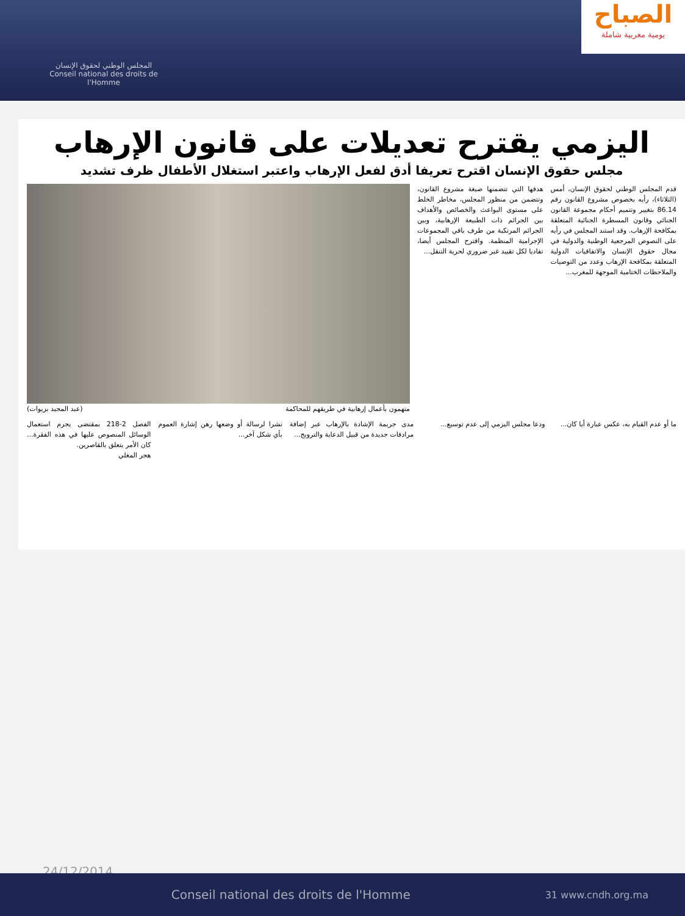المجلس الوطني لحقوق الإنسان
Conseil national des droits de l'Homme
الصباح
يومية مغربية شاملة
اليزمي يقترح تعديلات على قانون الإرهاب
مجلس حقوق الإنسان اقترح تعريفا أدق لفعل الإرهاب واعتبر استغلال الأطفال ظرف تشديد
قدم المجلس الوطني لحقوق الإنسان، أمس (الثلاثاء)، رأيه بخصوص مشروع القانون رقم 86.14 بتغيير وتتميم أحكام مجموعة القانون الجنائي وقانون المسطرة الجنائية المتعلقة بمكافحة الإرهاب. وقد استند المجلس في رأيه على النصوص المرجعية الوطنية والدولية في مجال حقوق الإنسان والاتفاقيات الدولية المتعلقة بمكافحة الإرهاب وعدد من التوصيات والملاحظات الختامية الموجهة للمغرب...
هدفها التي تتضمنها صيغة مشروع القانون، وتتضمن من منظور المجلس، مخاطر الخلط على مستوى البواعث والخصائص والأهداف بين الجرائم ذات الطبيعة الإرهابية، وبين الجرائم المرتكبة من طرف باقي المجموعات الإجرامية المنظمة. واقترح المجلس أيضا، تفاديا لكل تقييد غير ضروري لحرية التنقل...
متهمون بأعمال إرهابية في طريقهم للمحاكمة (عبد المجيد بزيوات)
ما أو عدم القيام به، عكس عبارة أيا كان...
ودعا مجلس اليزمي إلى عدم توسيع...
مدى جريمة الإشادة بالإرهاب عبر إضافة مرادفات جديدة من قبيل الدعاية والترويج...
نشرا لرسالة أو وضعها رهن إشارة العموم بأي شكل آخر...
الفصل 2-218 بمقتضى يجرم استعمال الوسائل المنصوص عليها في هذه الفقرة... كان الأمر يتعلق بالقاصرين.
هجر المغلي
24/12/2014
Conseil national des droits de l'Homme 31 www.cndh.org.ma